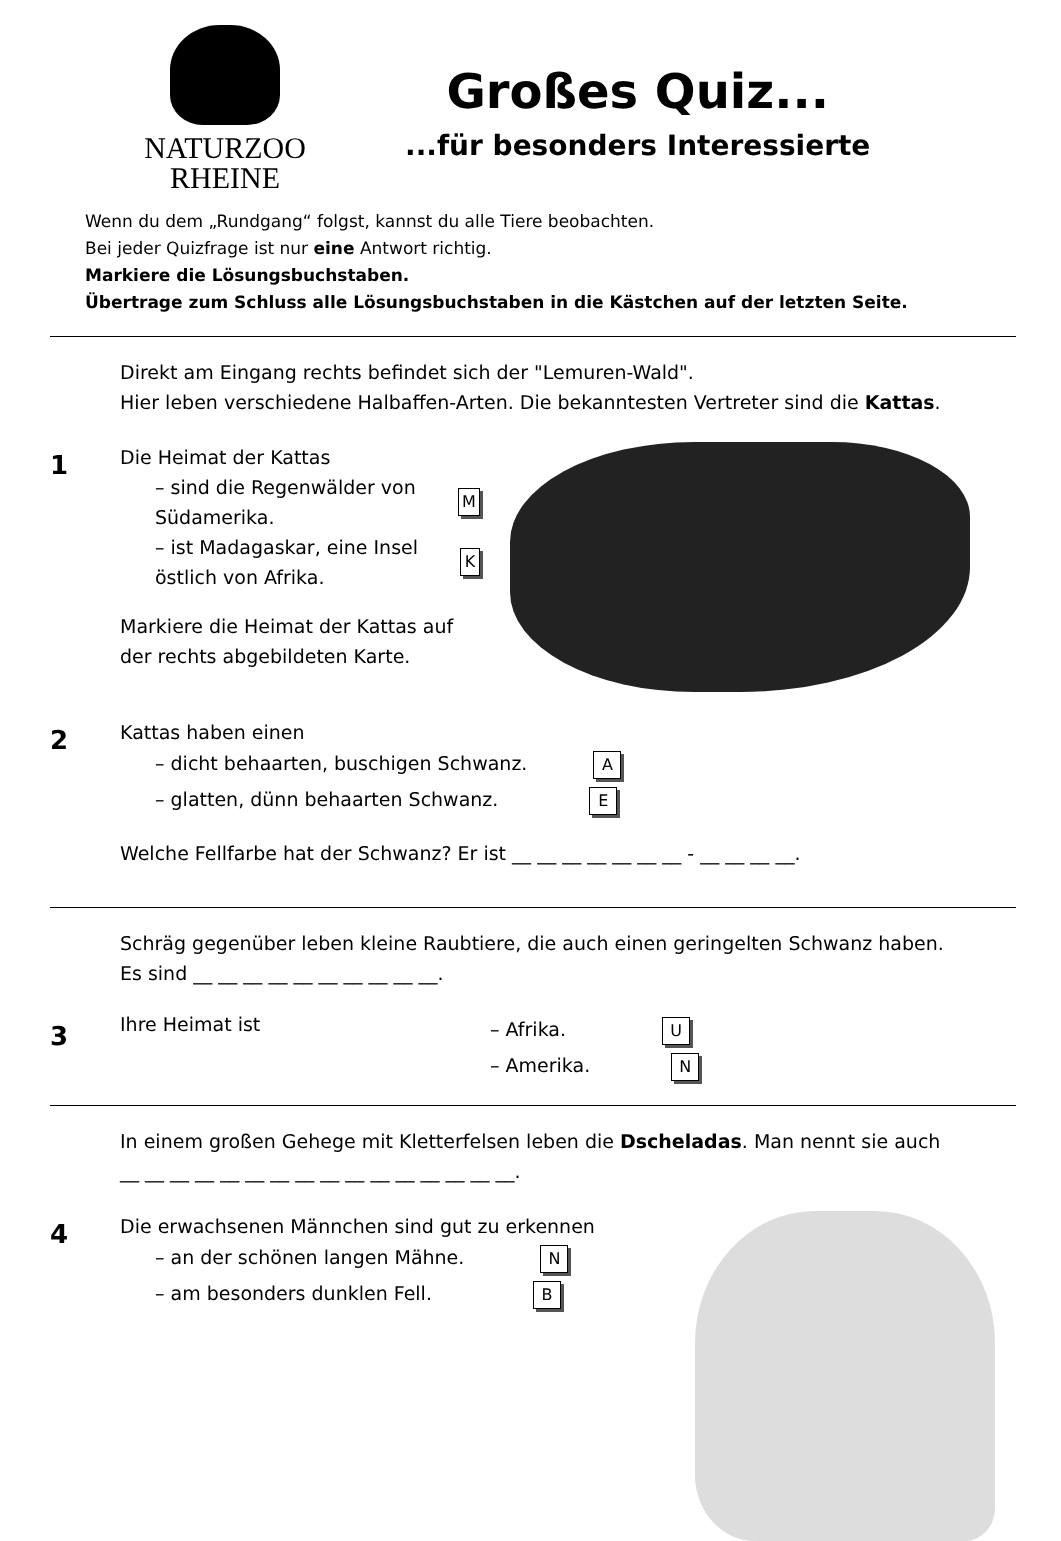NATURZOO
RHEINE
Großes Quiz...
...für besonders Interessierte
Wenn du dem „Rundgang“ folgst, kannst du alle Tiere beobachten.
Bei jeder Quizfrage ist nur eine Antwort richtig.
Markiere die Lösungsbuchstaben.
Übertrage zum Schluss alle Lösungsbuchstaben in die Kästchen auf der letzten Seite.
Direkt am Eingang rechts befindet sich der "Lemuren-Wald".
Hier leben verschiedene Halbaffen-Arten. Die bekanntesten Vertreter sind die Kattas.
1
Die Heimat der Kattas
– sind die Regenwälder von Südamerika. M
– ist Madagaskar, eine Insel östlich von Afrika. K
Markiere die Heimat der Kattas auf der rechts abgebildeten Karte.
2
Kattas haben einen
– dicht behaarten, buschigen Schwanz. A
– glatten, dünn behaarten Schwanz. E
Welche Fellfarbe hat der Schwanz? Er ist __ __ __ __ __ __ __ - __ __ __ __.
Schräg gegenüber leben kleine Raubtiere, die auch einen geringelten Schwanz haben.
Es sind __ __ __ __ __ __ __ __ __ __.
3
Ihre Heimat ist
– Afrika. U
– Amerika. N
In einem großen Gehege mit Kletterfelsen leben die Dscheladas. Man nennt sie auch
__ __ __ __ __ __ __ __ __ __ __ __ __ __ __ __.
4
Die erwachsenen Männchen sind gut zu erkennen
– an der schönen langen Mähne. N
– am besonders dunklen Fell. B